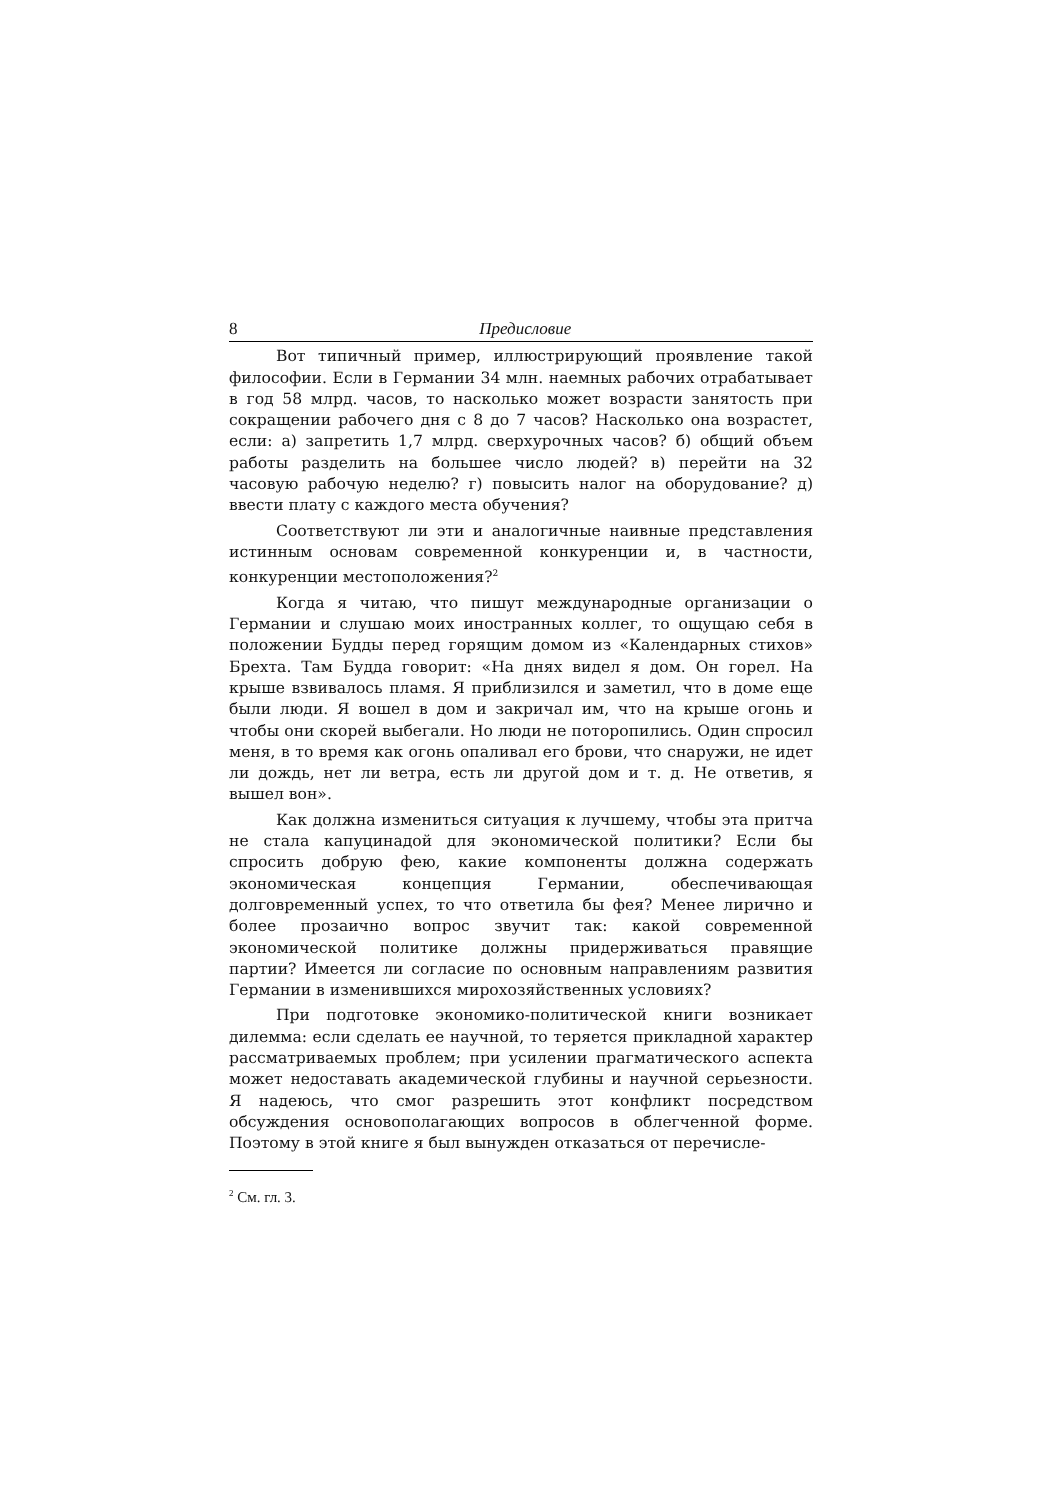8 Предисловие
Вот типичный пример, иллюстрирующий проявление такой философии. Если в Германии 34 млн. наемных рабочих отрабатывает в год 58 млрд. часов, то насколько может возрасти занятость при сокращении рабочего дня с 8 до 7 часов? Насколько она возрастет, если: а) запретить 1,7 млрд. сверхурочных часов? б) общий объем работы разделить на большее число людей? в) перейти на 32 часовую рабочую неделю? г) повысить налог на оборудование? д) ввести плату с каждого места обучения?
Соответствуют ли эти и аналогичные наивные представления истинным основам современной конкуренции и, в частности, конкуренции местоположения?<sup>2</sup>
Когда я читаю, что пишут международные организации о Германии и слушаю моих иностранных коллег, то ощущаю себя в положении Будды перед горящим домом из «Календарных стихов» Брехта. Там Будда говорит: «На днях видел я дом. Он горел. На крыше взвивалось пламя. Я приблизился и заметил, что в доме еще были люди. Я вошел в дом и закричал им, что на крыше огонь и чтобы они скорей выбегали. Но люди не поторопились. Один спросил меня, в то время как огонь опаливал его брови, что снаружи, не идет ли дождь, нет ли ветра, есть ли другой дом и т. д. Не ответив, я вышел вон».
Как должна измениться ситуация к лучшему, чтобы эта притча не стала капуцинадой для экономической политики? Если бы спросить добрую фею, какие компоненты должна содержать экономическая концепция Германии, обеспечивающая долговременный успех, то что ответила бы фея? Менее лирично и более прозаично вопрос звучит так: какой современной экономической политике должны придерживаться правящие партии? Имеется ли согласие по основным направлениям развития Германии в изменившихся мирохозяйственных условиях?
При подготовке экономико-политической книги возникает дилемма: если сделать ее научной, то теряется прикладной характер рассматриваемых проблем; при усилении прагматического аспекта может недоставать академической глубины и научной серьезности. Я надеюсь, что смог разрешить этот конфликт посредством обсуждения основополагающих вопросов в облегченной форме. Поэтому в этой книге я был вынужден отказаться от перечисле-
<sup>2</sup> См. гл. 3.